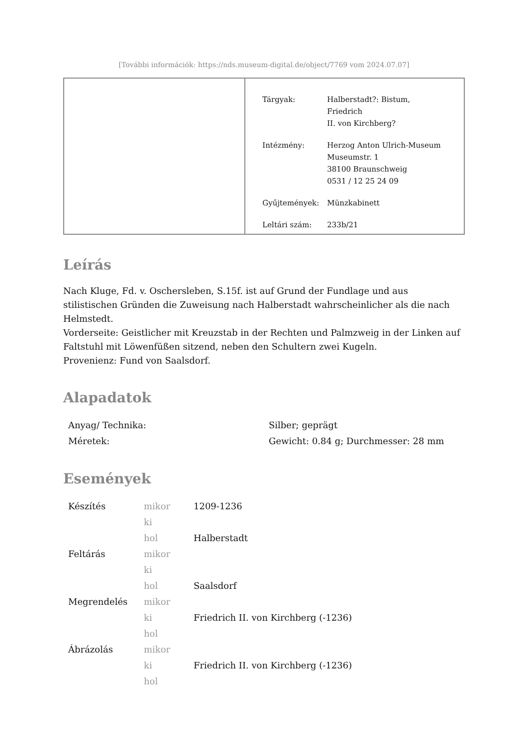[További információk: https://nds.museum-digital.de/object/7769 vom 2024.07.07]
| Tárgyak: | Halberstadt?: Bistum, Friedrich II. von Kirchberg? |
| Intézmény: | Herzog Anton Ulrich-Museum Museumstr. 1 38100 Braunschweig 0531 / 12 25 24 09 |
| Gyűjtemények: | Münzkabinett |
| Leltári szám: | 233b/21 |
Leírás
Nach Kluge, Fd. v. Oschersleben, S.15f. ist auf Grund der Fundlage und aus stilistischen Gründen die Zuweisung nach Halberstadt wahrscheinlicher als die nach Helmstedt.
Vorderseite: Geistlicher mit Kreuzstab in der Rechten und Palmzweig in der Linken auf Faltstuhl mit Löwenfüßen sitzend, neben den Schultern zwei Kugeln.
Provenienz: Fund von Saalsdorf.
Alapadatok
| Anyag/ Technika: | Silber; geprägt |
| Méretek: | Gewicht: 0.84 g; Durchmesser: 28 mm |
Események
| Készítés | mikor | 1209-1236 |
| | ki | |
| | hol | Halberstadt |
| Feltárás | mikor | |
| | ki | |
| | hol | Saalsdorf |
| Megrendelés | mikor | |
| | ki | Friedrich II. von Kirchberg (-1236) |
| | hol | |
| Ábrázolás | mikor | |
| | ki | Friedrich II. von Kirchberg (-1236) |
| | hol | |